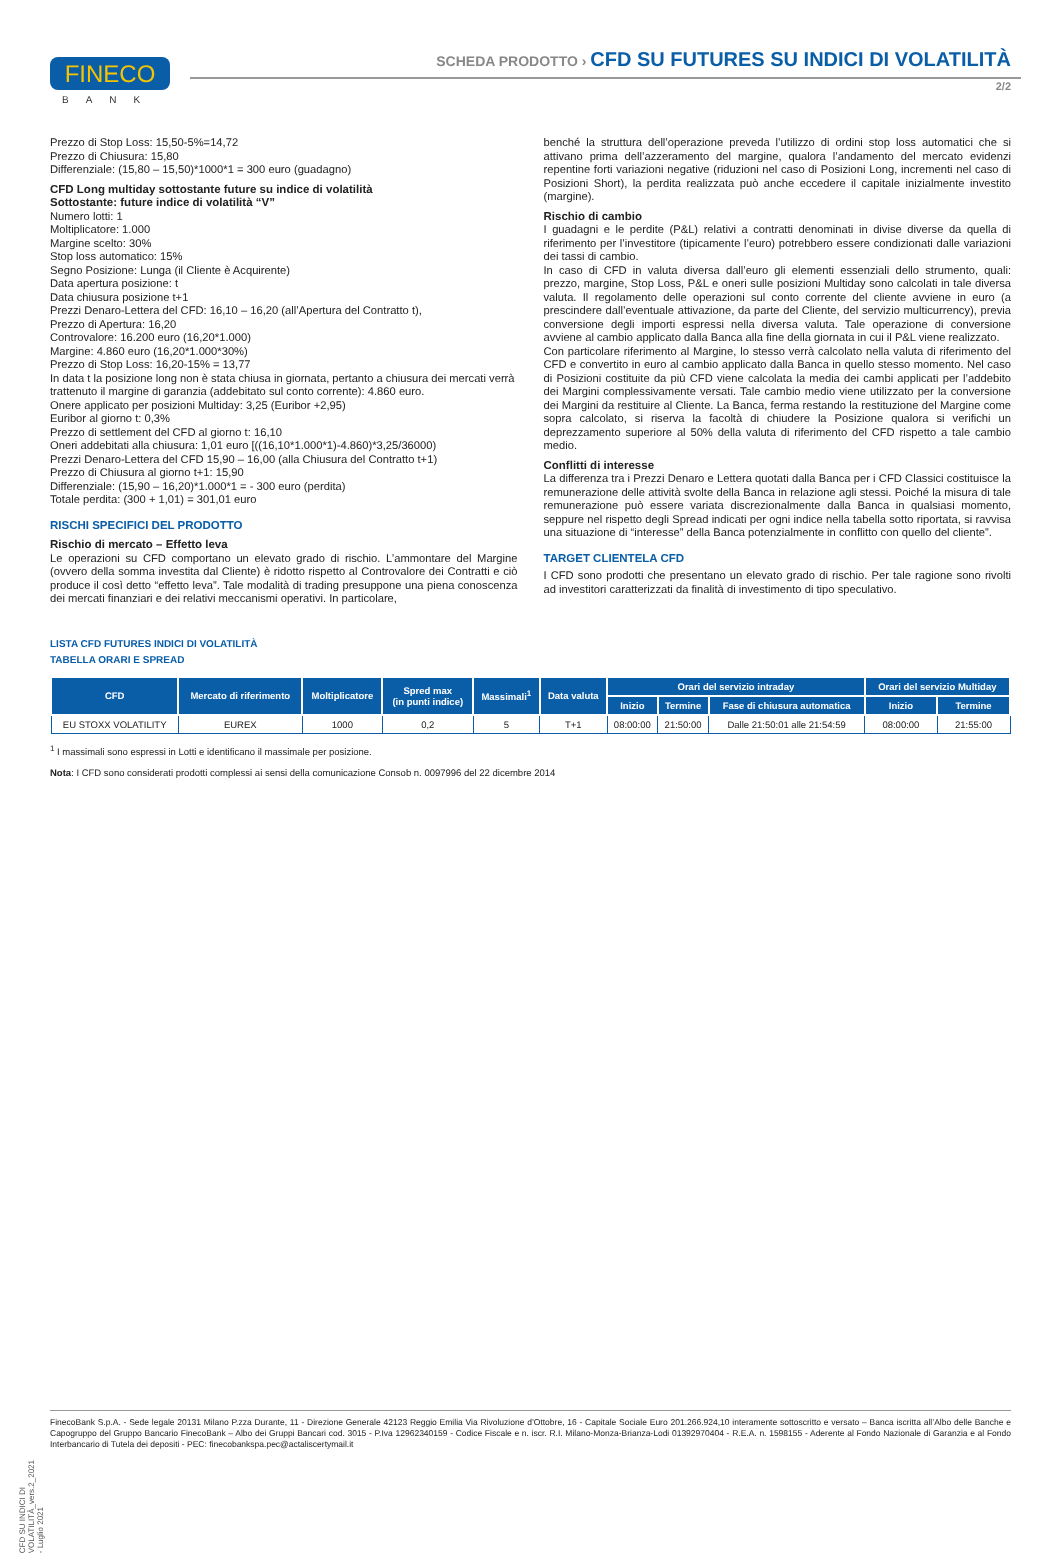FINECO
BANK
SCHEDA PRODOTTO › CFD SU FUTURES SU INDICI DI VOLATILITÀ
2/2
Prezzo di Stop Loss: 15,50-5%=14,72
Prezzo di Chiusura: 15,80
Differenziale: (15,80 – 15,50)*1000*1 = 300 euro (guadagno)
CFD Long multiday sottostante future su indice di volatilità
Sottostante: future indice di volatilità “V”
Numero lotti: 1
Moltiplicatore: 1.000
Margine scelto: 30%
Stop loss automatico: 15%
Segno Posizione: Lunga (il Cliente è Acquirente)
Data apertura posizione: t
Data chiusura posizione t+1
Prezzi Denaro-Lettera del CFD: 16,10 – 16,20 (all’Apertura del Contratto t),
Prezzo di Apertura: 16,20
Controvalore: 16.200 euro (16,20*1.000)
Margine: 4.860 euro (16,20*1.000*30%)
Prezzo di Stop Loss: 16,20-15% = 13,77
In data t la posizione long non è stata chiusa in giornata, pertanto a chiusura dei mercati verrà
trattenuto il margine di garanzia (addebitato sul conto corrente): 4.860 euro.
Onere applicato per posizioni Multiday: 3,25 (Euribor +2,95)
Euribor al giorno t: 0,3%
Prezzo di settlement del CFD al giorno t: 16,10
Oneri addebitati alla chiusura: 1,01 euro [((16,10*1.000*1)-4.860)*3,25/36000)
Prezzi Denaro-Lettera del CFD 15,90 – 16,00 (alla Chiusura del Contratto t+1)
Prezzo di Chiusura al giorno t+1: 15,90
Differenziale: (15,90 – 16,20)*1.000*1 = - 300 euro (perdita)
Totale perdita: (300 + 1,01) = 301,01 euro
RISCHI SPECIFICI DEL PRODOTTO
Rischio di mercato – Effetto leva
Le operazioni su CFD comportano un elevato grado di rischio. L’ammontare del Margine (ovvero della somma investita dal Cliente) è ridotto rispetto al Controvalore dei Contratti e ciò produce il così detto “effetto leva”. Tale modalità di trading presuppone una piena conoscenza dei mercati finanziari e dei relativi meccanismi operativi. In particolare,
benché la struttura dell’operazione preveda l’utilizzo di ordini stop loss automatici che si attivano prima dell’azzeramento del margine, qualora l’andamento del mercato evidenzi repentine forti variazioni negative (riduzioni nel caso di Posizioni Long, incrementi nel caso di Posizioni Short), la perdita realizzata può anche eccedere il capitale inizialmente investito (margine).
Rischio di cambio
I guadagni e le perdite (P&L) relativi a contratti denominati in divise diverse da quella di riferimento per l’investitore (tipicamente l’euro) potrebbero essere condizionati dalle variazioni dei tassi di cambio.
In caso di CFD in valuta diversa dall’euro gli elementi essenziali dello strumento, quali: prezzo, margine, Stop Loss, P&L e oneri sulle posizioni Multiday sono calcolati in tale diversa valuta. Il regolamento delle operazioni sul conto corrente del cliente avviene in euro (a prescindere dall’eventuale attivazione, da parte del Cliente, del servizio multicurrency), previa conversione degli importi espressi nella diversa valuta. Tale operazione di conversione avviene al cambio applicato dalla Banca alla fine della giornata in cui il P&L viene realizzato.
Con particolare riferimento al Margine, lo stesso verrà calcolato nella valuta di riferimento del CFD e convertito in euro al cambio applicato dalla Banca in quello stesso momento. Nel caso di Posizioni costituite da più CFD viene calcolata la media dei cambi applicati per l’addebito dei Margini complessivamente versati. Tale cambio medio viene utilizzato per la conversione dei Margini da restituire al Cliente. La Banca, ferma restando la restituzione del Margine come sopra calcolato, si riserva la facoltà di chiudere la Posizione qualora si verifichi un deprezzamento superiore al 50% della valuta di riferimento del CFD rispetto a tale cambio medio.
Conflitti di interesse
La differenza tra i Prezzi Denaro e Lettera quotati dalla Banca per i CFD Classici costituisce la remunerazione delle attività svolte della Banca in relazione agli stessi. Poiché la misura di tale remunerazione può essere variata discrezionalmente dalla Banca in qualsiasi momento, seppure nel rispetto degli Spread indicati per ogni indice nella tabella sotto riportata, si ravvisa una situazione di “interesse” della Banca potenzialmente in conflitto con quello del cliente”.
TARGET CLIENTELA CFD
I CFD sono prodotti che presentano un elevato grado di rischio. Per tale ragione sono rivolti ad investitori caratterizzati da finalità di investimento di tipo speculativo.
LISTA CFD FUTURES INDICI DI VOLATILITÀ
TABELLA ORARI E SPREAD
| CFD | Mercato di riferimento | Moltiplicatore | Spred max (in punti indice) | Massimali<sup>1</sup> | Data valuta | Orari del servizio intraday | | | Orari del servizio Multiday | |
| --- | --- | --- | --- | --- | --- | --- | --- | --- | --- | --- |
| | | | | | | Inizio | Termine | Fase di chiusura automatica | Inizio | Termine |
| EU STOXX VOLATILITY | EUREX | 1000 | 0,2 | 5 | T+1 | 08:00:00 | 21:50:00 | Dalle 21:50:01 alle 21:54:59 | 08:00:00 | 21:55:00 |
<sup>1</sup> I massimali sono espressi in Lotti e identificano il massimale per posizione.
Nota: I CFD sono considerati prodotti complessi ai sensi della comunicazione Consob n. 0097996 del 22 dicembre 2014
CFD SU INDICI DI VOLATILITÀ_vers.2_2021 - Luglio 2021
FinecoBank S.p.A. - Sede legale 20131 Milano P.zza Durante, 11 - Direzione Generale 42123 Reggio Emilia Via Rivoluzione d’Ottobre, 16 - Capitale Sociale Euro 201.266.924,10 interamente sottoscritto e versato – Banca iscritta all’Albo delle Banche e Capogruppo del Gruppo Bancario FinecoBank – Albo dei Gruppi Bancari cod. 3015 - P.Iva 12962340159 - Codice Fiscale e n. iscr. R.I. Milano-Monza-Brianza-Lodi 01392970404 - R.E.A. n. 1598155 - Aderente al Fondo Nazionale di Garanzia e al Fondo Interbancario di Tutela dei depositi - PEC: finecobankspa.pec@actaliscertymail.it